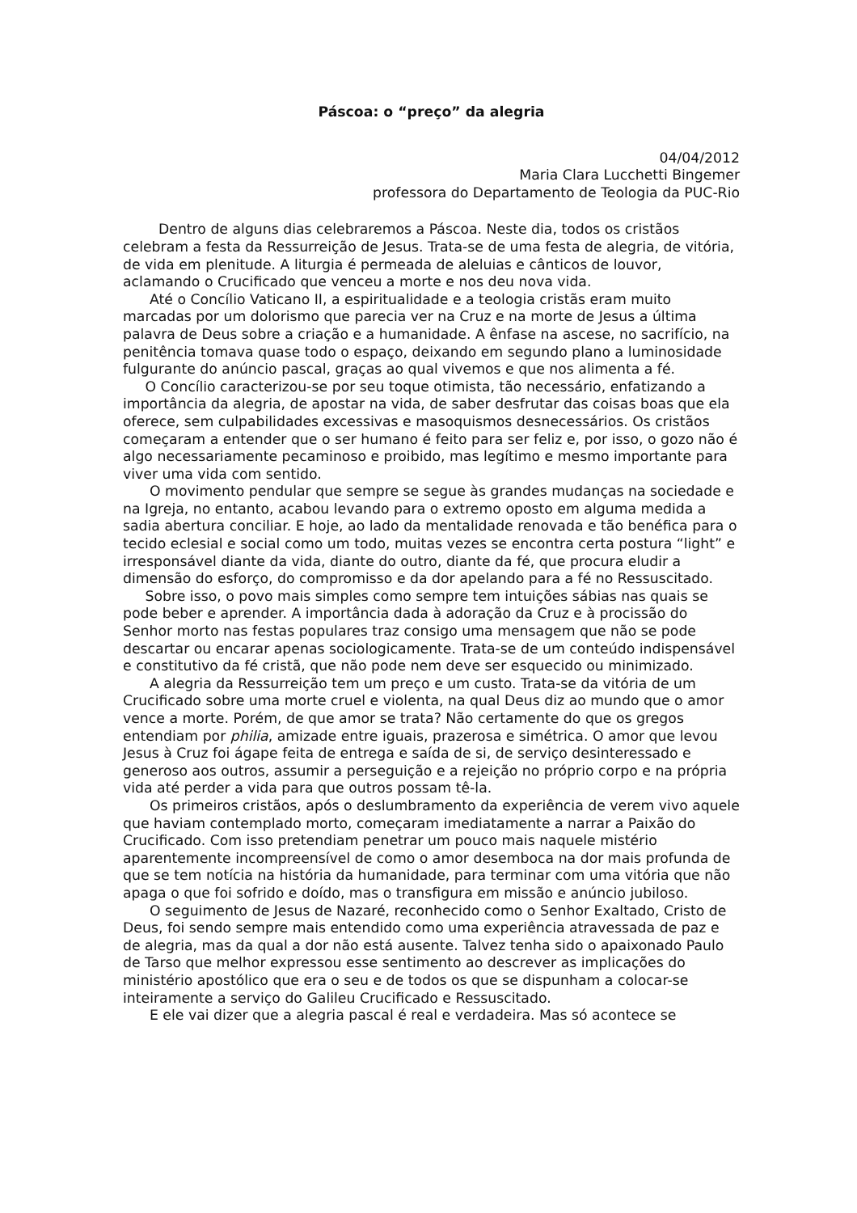Páscoa: o “preço” da alegria
04/04/2012
Maria Clara Lucchetti Bingemer
professora do Departamento de Teologia da PUC-Rio
Dentro de alguns dias celebraremos a Páscoa. Neste dia, todos os cristãos celebram a festa da Ressurreição de Jesus. Trata-se de uma festa de alegria, de vitória, de vida em plenitude. A liturgia é permeada de aleluias e cânticos de louvor, aclamando o Crucificado que venceu a morte e nos deu nova vida.
Até o Concílio Vaticano II, a espiritualidade e a teologia cristãs eram muito marcadas por um dolorismo que parecia ver na Cruz e na morte de Jesus a última palavra de Deus sobre a criação e a humanidade. A ênfase na ascese, no sacrifício, na penitência tomava quase todo o espaço, deixando em segundo plano a luminosidade fulgurante do anúncio pascal, graças ao qual vivemos e que nos alimenta a fé.
O Concílio caracterizou-se por seu toque otimista, tão necessário, enfatizando a importância da alegria, de apostar na vida, de saber desfrutar das coisas boas que ela oferece, sem culpabilidades excessivas e masoquismos desnecessários. Os cristãos começaram a entender que o ser humano é feito para ser feliz e, por isso, o gozo não é algo necessariamente pecaminoso e proibido, mas legítimo e mesmo importante para viver uma vida com sentido.
O movimento pendular que sempre se segue às grandes mudanças na sociedade e na Igreja, no entanto, acabou levando para o extremo oposto em alguma medida a sadia abertura conciliar. E hoje, ao lado da mentalidade renovada e tão benéfica para o tecido eclesial e social como um todo, muitas vezes se encontra certa postura “light” e irresponsável diante da vida, diante do outro, diante da fé, que procura eludir a dimensão do esforço, do compromisso e da dor apelando para a fé no Ressuscitado.
Sobre isso, o povo mais simples como sempre tem intuições sábias nas quais se pode beber e aprender. A importância dada à adoração da Cruz e à procissão do Senhor morto nas festas populares traz consigo uma mensagem que não se pode descartar ou encarar apenas sociologicamente. Trata-se de um conteúdo indispensável e constitutivo da fé cristã, que não pode nem deve ser esquecido ou minimizado.
A alegria da Ressurreição tem um preço e um custo. Trata-se da vitória de um Crucificado sobre uma morte cruel e violenta, na qual Deus diz ao mundo que o amor vence a morte. Porém, de que amor se trata? Não certamente do que os gregos entendiam por philia, amizade entre iguais, prazerosa e simétrica. O amor que levou Jesus à Cruz foi ágape feita de entrega e saída de si, de serviço desinteressado e generoso aos outros, assumir a perseguição e a rejeição no próprio corpo e na própria vida até perder a vida para que outros possam tê-la.
Os primeiros cristãos, após o deslumbramento da experiência de verem vivo aquele que haviam contemplado morto, começaram imediatamente a narrar a Paixão do Crucificado. Com isso pretendiam penetrar um pouco mais naquele mistério aparentemente incompreensível de como o amor desemboca na dor mais profunda de que se tem notícia na história da humanidade, para terminar com uma vitória que não apaga o que foi sofrido e doído, mas o transfigura em missão e anúncio jubiloso.
O seguimento de Jesus de Nazaré, reconhecido como o Senhor Exaltado, Cristo de Deus, foi sendo sempre mais entendido como uma experiência atravessada de paz e de alegria, mas da qual a dor não está ausente. Talvez tenha sido o apaixonado Paulo de Tarso que melhor expressou esse sentimento ao descrever as implicações do ministério apostólico que era o seu e de todos os que se dispunham a colocar-se inteiramente a serviço do Galileu Crucificado e Ressuscitado.
E ele vai dizer que a alegria pascal é real e verdadeira. Mas só acontece se